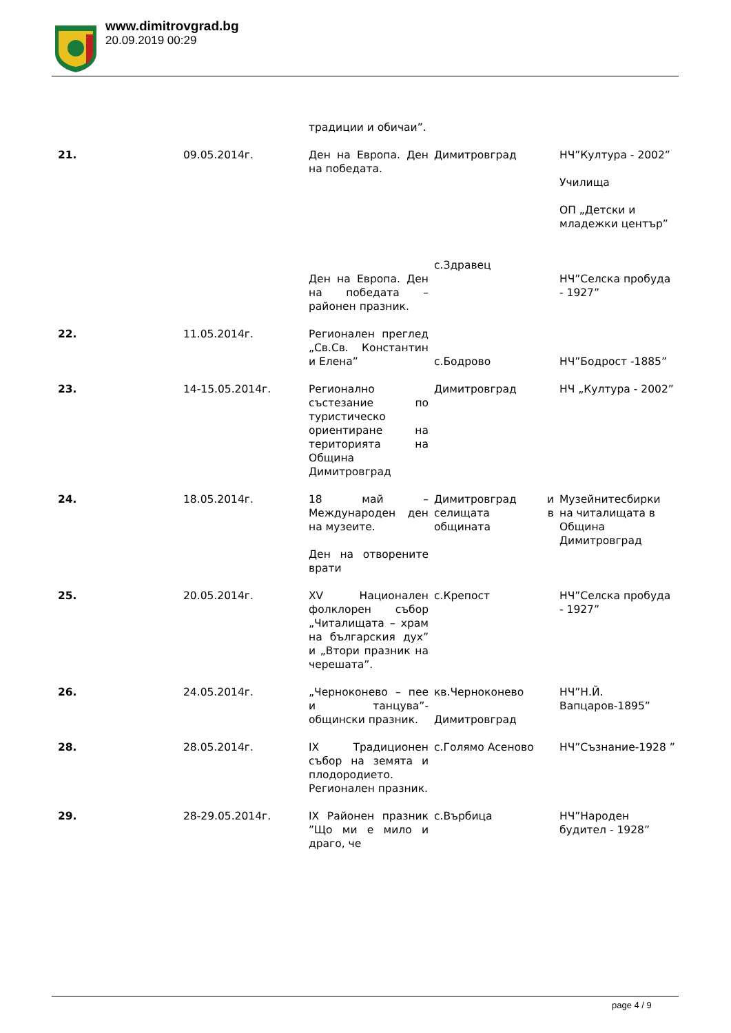www.dimitrovgrad.bg
20.09.2019 00:29
| | | традиции и обичаи”. | | |
| 21. | 09.05.2014г. | Ден на Европа. Ден на победата. Ден на Европа. Ден на победата – районен празник. | Димитровград с.Здравец | НЧ”Култура - 2002” Училища ОП „Детски и младежки център” НЧ”Селска пробуда - 1927” |
| 22. | 11.05.2014г. | Регионален преглед „Св.Св. Константин и Елена” | с.Бодрово | НЧ”Бодрост -1885” |
| 23. | 14-15.05.2014г. | Регионално състезание по туристическо ориентиране на територията на Община Димитровград | Димитровград | НЧ „Култура - 2002” |
| 24. | 18.05.2014г. | 18 май – Международен ден на музеите. Ден на отворените врати | Димитровград и селищата в общината | Музейнитесбирки на читалищата в Община Димитровград |
| 25. | 20.05.2014г. | XV Национален фолклорен събор „Читалищата – храм на българския дух” и „Втори празник на черешата”. | с.Крепост | НЧ”Селска пробуда - 1927” |
| 26. | 24.05.2014г. | „Черноконево – пее и танцува”- общински празник. | кв.Черноконево Димитровград | НЧ”Н.Й. Вапцаров-1895” |
| 28. | 28.05.2014г. | IX Традиционен събор на земята и плодородието. Регионален празник. | с.Голямо Асеново | НЧ”Съзнание-1928 ” |
| 29. | 28-29.05.2014г. | IX Районен празник ”Що ми е мило и драго, че | с.Върбица | НЧ”Народен будител - 1928” |
page 4 / 9